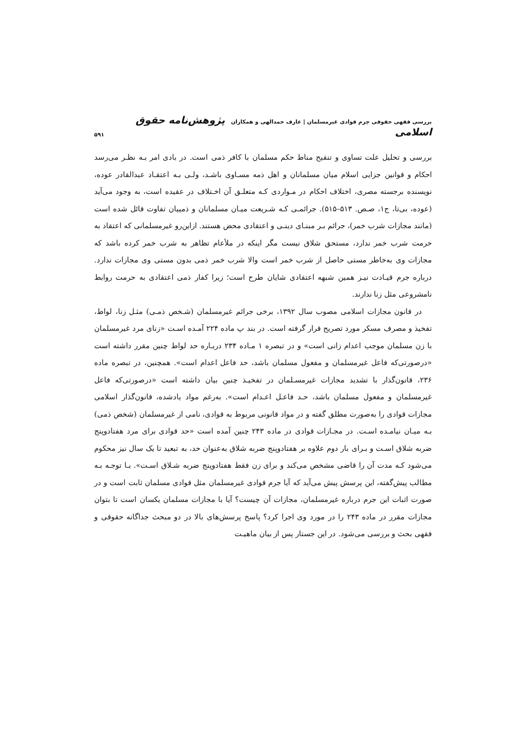بررسی فقهی حقوقی جرم قوادی غیرمسلمان | عارف حمدالهی و همکاران پژوهش‌نامه حقوق اسلامی
۵۹۱
بررسی و تحلیل علت تساوی و تنقیح مناط حکم مسلمان با کافر ذمی است. در بادی امر بـه نظـر می‌رسد احکام و قوانین جزایی اسلام میان مسلمانان و اهل ذمه مسـاوی باشـد، ولـی بـه اعتقـاد عبدالقادر عوده، نویسنده برجسته مصری، اختلاف احکام در مـواردی کـه متعلـق آن اخـتلاف در عقیده است، به وجود می‌آید (عوده، بی‌تا، ج۱، صـص. ۵۱۳–۵۱۵). جرائمـی کـه شـریعت میـان مسلمانان و ذمییان تفاوت قائل شده است (مانند مجازات شرب خمر)، جرائم بـر مبنـای دینـی و اعتقادی محض هستند. ازاین‌رو غیرمسلمانی که اعتقاد به حرمت شرب خمر ندارد، مستحق شلاق نیست مگر اینکه در ملأعام تظاهر به شرب خمر کرده باشد که مجازات وی به‌خاطر مستی حاصل از شرب خمر است والا شرب خمر ذمی بدون مستی وی مجازات ندارد. درباره جرم قیـادت نیـز همین شبهه اعتقادی شایان طرح است؛ زیرا کفار ذمی اعتقادی به حرمت روابط نامشروعی مثل زنا ندارند.
در قانون مجازات اسلامی مصوب سال ۱۳۹۲، برخی جرائم غیرمسلمان (شـخص ذمـی) مثـل زنا، لواط، تفخیذ و مصرف مسکر مورد تصریح قرار گرفته است. در بند پ ماده ۲۲۴ آمـده اسـت «زنای مرد غیرمسلمان با زن مسلمان موجب اعدام زانی است» و در تبصره ۱ مـاده ۲۳۴ دربـاره حد لواط چنین مقرر داشته است «درصورتی‌که فاعل غیرمسلمان و مفعول مسلمان باشد، حد فاعل اعدام است». همچنین، در تبصره ماده ۲۳۶، قانون‌گذار با تشدید مجازات غیرمسـلمان در تفخیـذ چنین بیان داشته است «درصورتی‌که فاعل غیرمسلمان و مفعول مسلمان باشد، حـد فاعـل اعـدام است». به‌رغم مواد یادشده، قانون‌گذار اسلامی مجازات قوادی را به‌صورت مطلق گفته و در مواد قانونی مربوط به قوادی، نامی از غیرمسلمان (شخص ذمی) بـه میـان نیامـده اسـت. در مجـازات قوادی در ماده ۲۴۳ چنین آمده است «حد قوادی برای مرد هفتادوپنج ضربه شلاق اسـت و بـرای بار دوم علاوه بر هفتادوپنج ضربه شلاق به‌عنوان حد، به تبعید تا یک سال نیز محکوم می‌شود کـه مدت آن را قاضی مشخص می‌کند و برای زن فقط هفتادوپنج ضربه شـلاق اسـت». بـا توجـه بـه مطالب پیش‌گفته، این پرسش پیش می‌آید که آیا جرم قوادی غیرمسلمان مثل قوادی مسلمان ثابت است و در صورت اثبات این جرم درباره غیرمسلمان، مجازات آن چیست؟ آیا با مجازات مسلمان یکسان است تا بتوان مجازات مقرر در ماده ۲۴۳ را در مورد وی اجرا کرد؟ پاسخ پرسش‌های بالا در دو مبحث جداگانه حقوقی و فقهی بحث و بررسی می‌شود. در این جستار پس از بیان ماهیـت